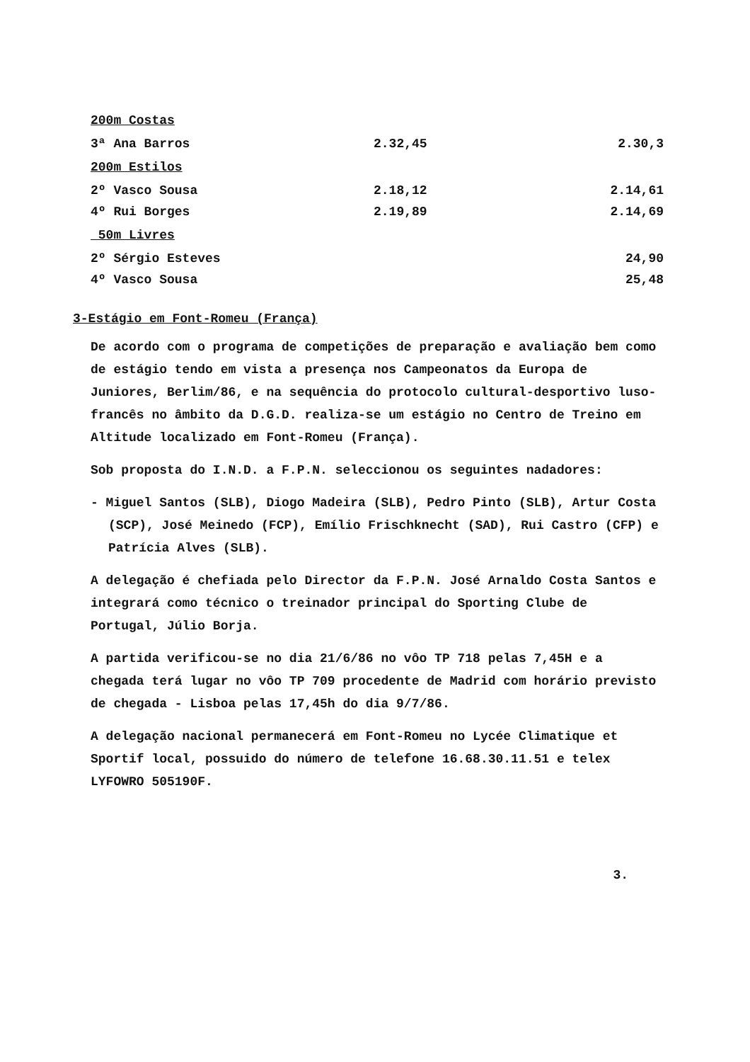200m Costas
| 3ª Ana Barros | 2.32,45 | 2.30,3 |
200m Estilos
| 2º Vasco Sousa | 2.18,12 | 2.14,61 |
| 4º Rui Borges | 2.19,89 | 2.14,69 |
50m Livres
| 2º Sérgio Esteves | | 24,90 |
| 4º Vasco Sousa | | 25,48 |
3-Estágio em Font-Romeu (França)
De acordo com o programa de competições de preparação e avaliação bem como de estágio tendo em vista a presença nos Campeonatos da Europa de Juniores, Berlim/86, e na sequência do protocolo cultural-desportivo luso-francês no âmbito da D.G.D. realiza-se um estágio no Centro de Treino em Altitude localizado em Font-Romeu (França).
Sob proposta do I.N.D. a F.P.N. seleccionou os seguintes nadadores:
- Miguel Santos (SLB), Diogo Madeira (SLB), Pedro Pinto (SLB), Artur Costa (SCP), José Meinedo (FCP), Emílio Frischknecht (SAD), Rui Castro (CFP) e Patrícia Alves (SLB).
A delegação é chefiada pelo Director da F.P.N. José Arnaldo Costa Santos e integrará como técnico o treinador principal do Sporting Clube de Portugal, Júlio Borja.
A partida verificou-se no dia 21/6/86 no vôo TP 718 pelas 7,45H e a chegada terá lugar no vôo TP 709 procedente de Madrid com horário previsto de chegada - Lisboa pelas 17,45h do dia 9/7/86.
A delegação nacional permanecerá em Font-Romeu no Lycée Climatique et Sportif local, possuido do número de telefone 16.68.30.11.51 e telex LYFOWRO 505190F.
3.